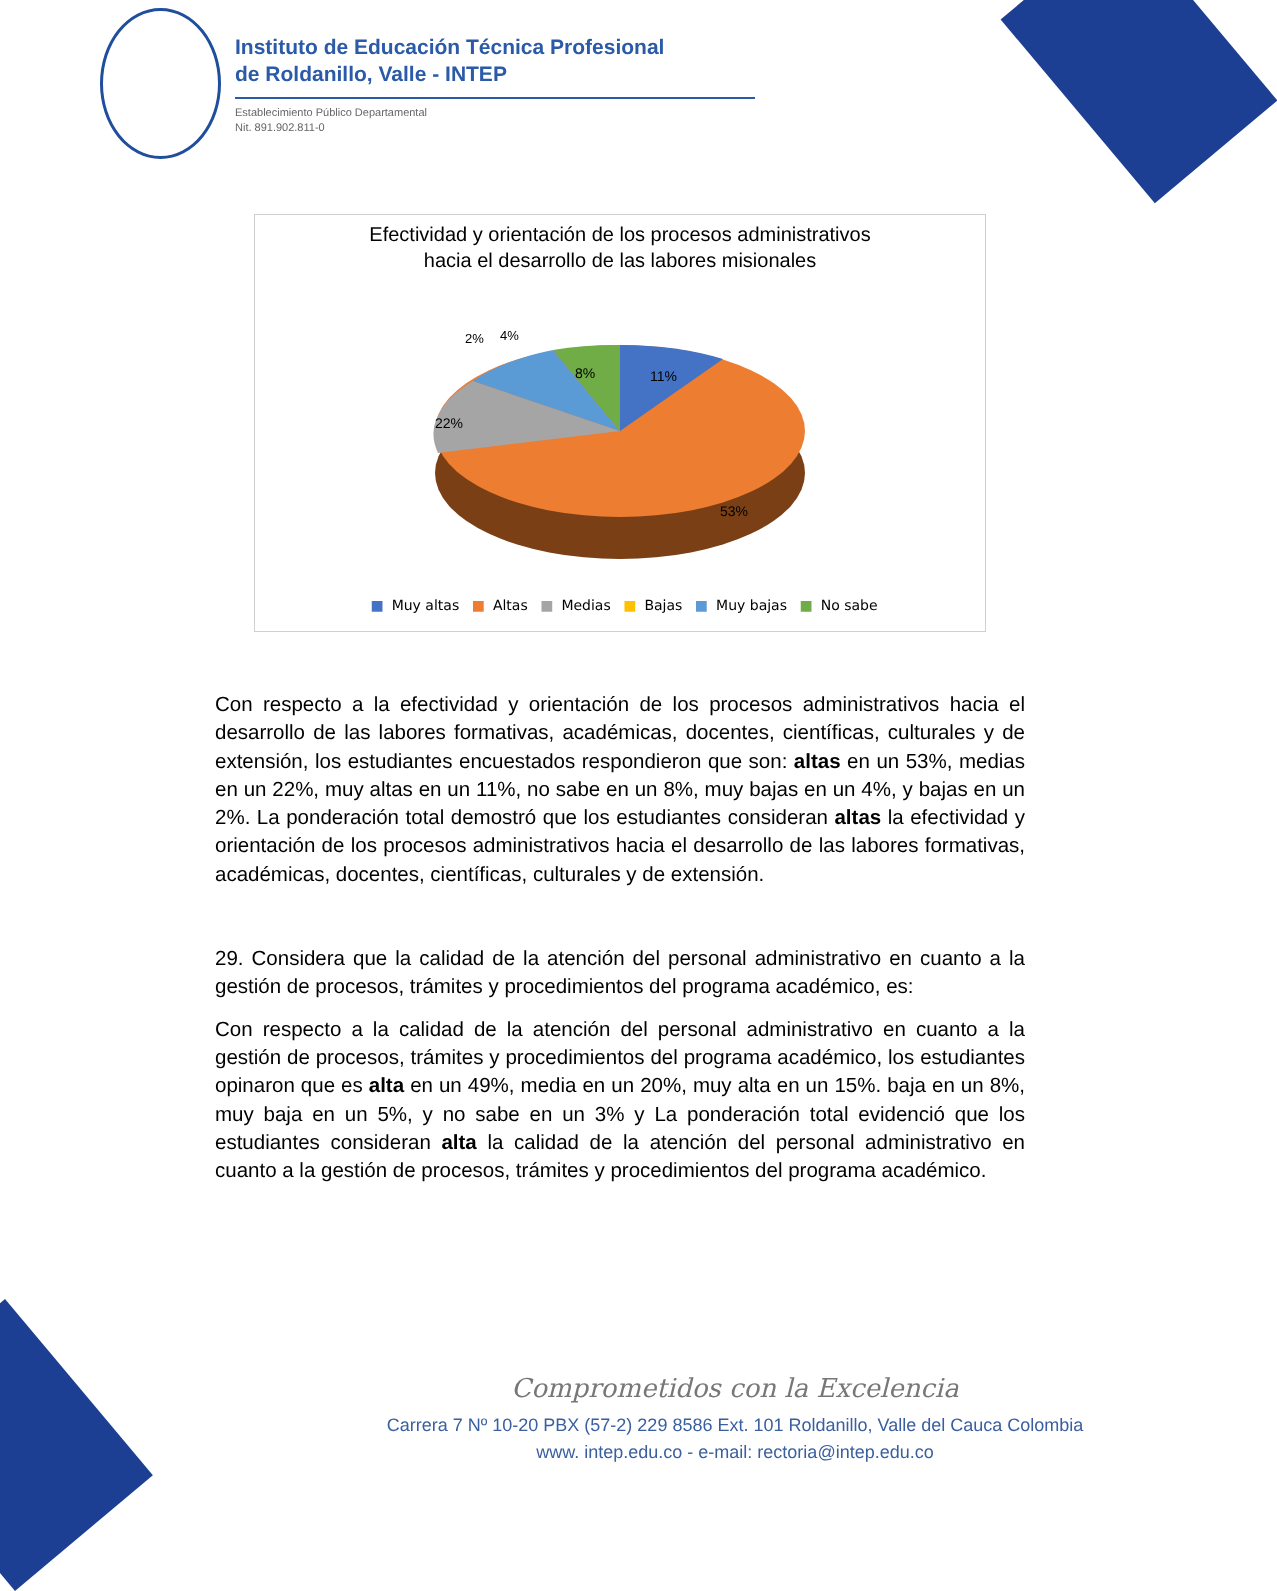Instituto de Educación Técnica Profesional
de Roldanillo, Valle - INTEP
Establecimiento Público Departamental
Nit. 891.902.811-0
Efectividad y orientación de los procesos administrativos
hacia el desarrollo de las labores misionales
11%
8%
2%
4%
22%
53%
■ Muy altas ■ Altas ■ Medias ■ Bajas ■ Muy bajas ■ No sabe
Con respecto a la efectividad y orientación de los procesos administrativos hacia el desarrollo de las labores formativas, académicas, docentes, científicas, culturales y de extensión, los estudiantes encuestados respondieron que son: altas en un 53%, medias en un 22%, muy altas en un 11%, no sabe en un 8%, muy bajas en un 4%, y bajas en un 2%. La ponderación total demostró que los estudiantes consideran altas la efectividad y orientación de los procesos administrativos hacia el desarrollo de las labores formativas, académicas, docentes, científicas, culturales y de extensión.
29. Considera que la calidad de la atención del personal administrativo en cuanto a la gestión de procesos, trámites y procedimientos del programa académico, es:
Con respecto a la calidad de la atención del personal administrativo en cuanto a la gestión de procesos, trámites y procedimientos del programa académico, los estudiantes opinaron que es alta en un 49%, media en un 20%, muy alta en un 15%. baja en un 8%, muy baja en un 5%, y no sabe en un 3% y La ponderación total evidenció que los estudiantes consideran alta la calidad de la atención del personal administrativo en cuanto a la gestión de procesos, trámites y procedimientos del programa académico.
Comprometidos con la Excelencia
Carrera 7 Nº 10-20 PBX (57-2) 229 8586 Ext. 101 Roldanillo, Valle del Cauca Colombia
www. intep.edu.co - e-mail: rectoria@intep.edu.co